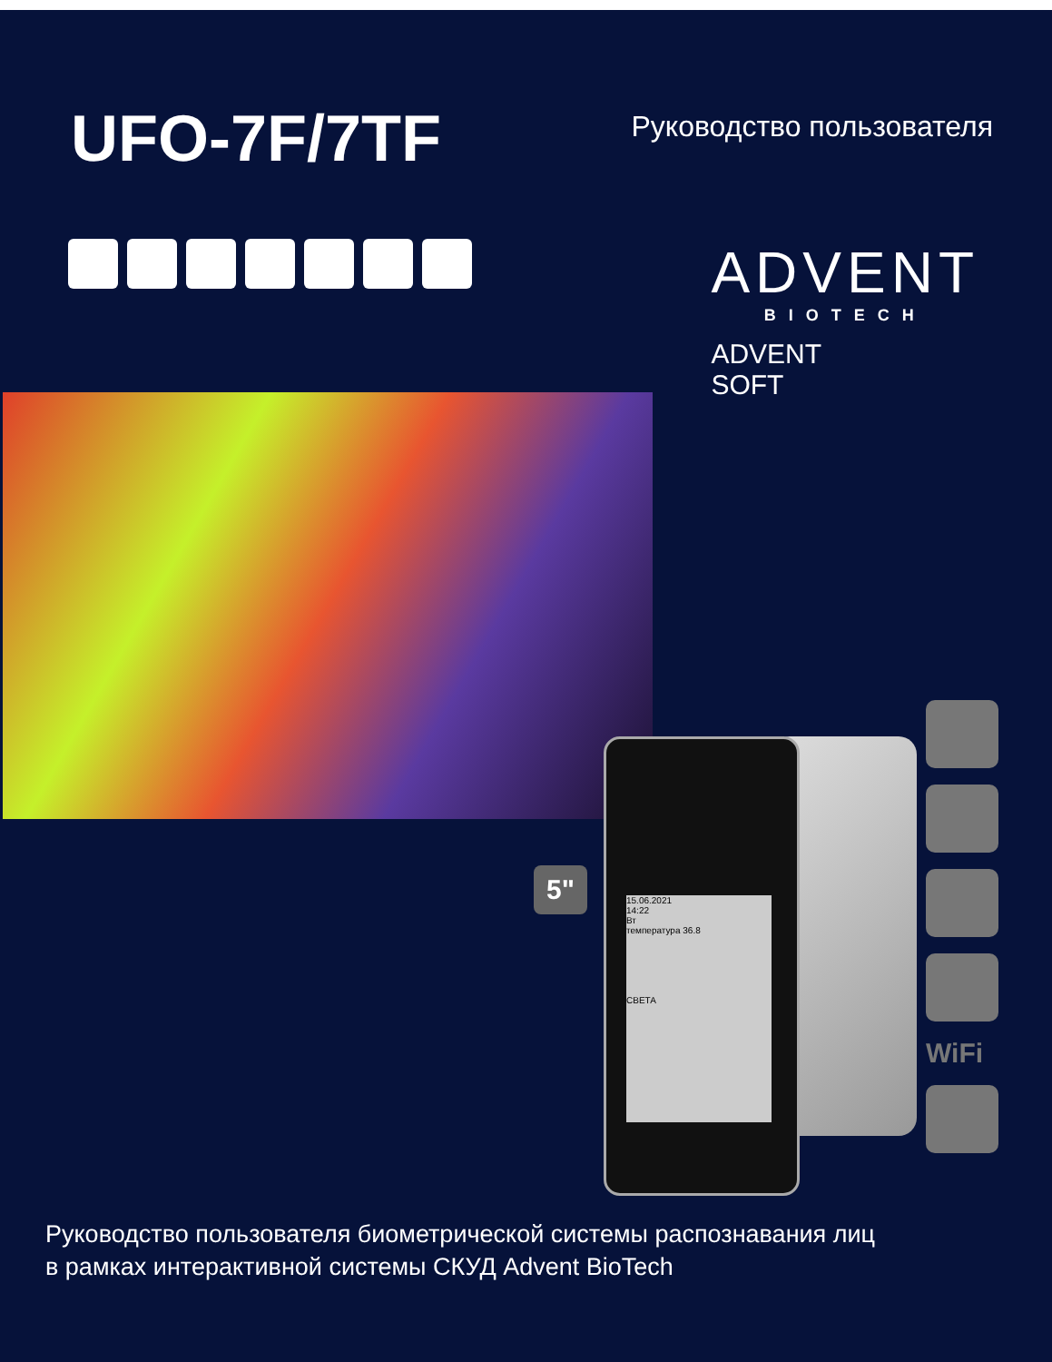UFO-7F/7TF
Руководство пользователя
ADVENT
BIOTECH
ADVENT
SOFT
15.06.2021
14:22
Вт
температура 36.8
СВЕТА
5"
WiFi
Руководство пользователя биометрической системы распознавания лиц
в рамках интерактивной системы СКУД Advent BioTech